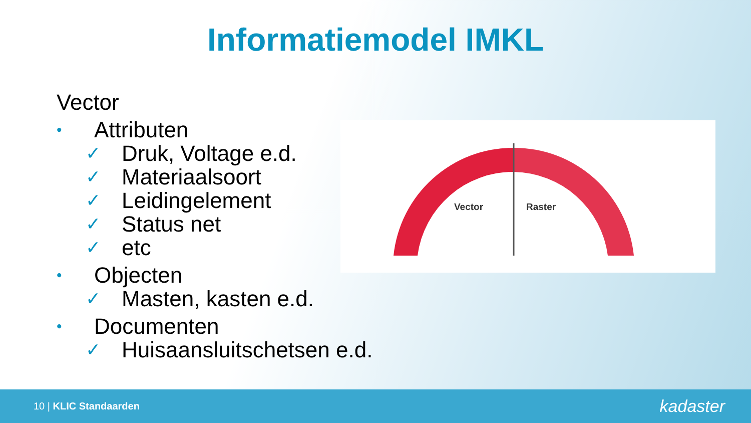Informatiemodel IMKL
Vector
• Attributen
✓ Druk, Voltage e.d.
✓ Materiaalsoort
✓ Leidingelement
✓ Status net
✓ etc
• Objecten
✓ Masten, kasten e.d.
• Documenten
✓ Huisaansluitschetsen e.d.
Vector
Raster
10 | KLIC Standaarden
kadaster